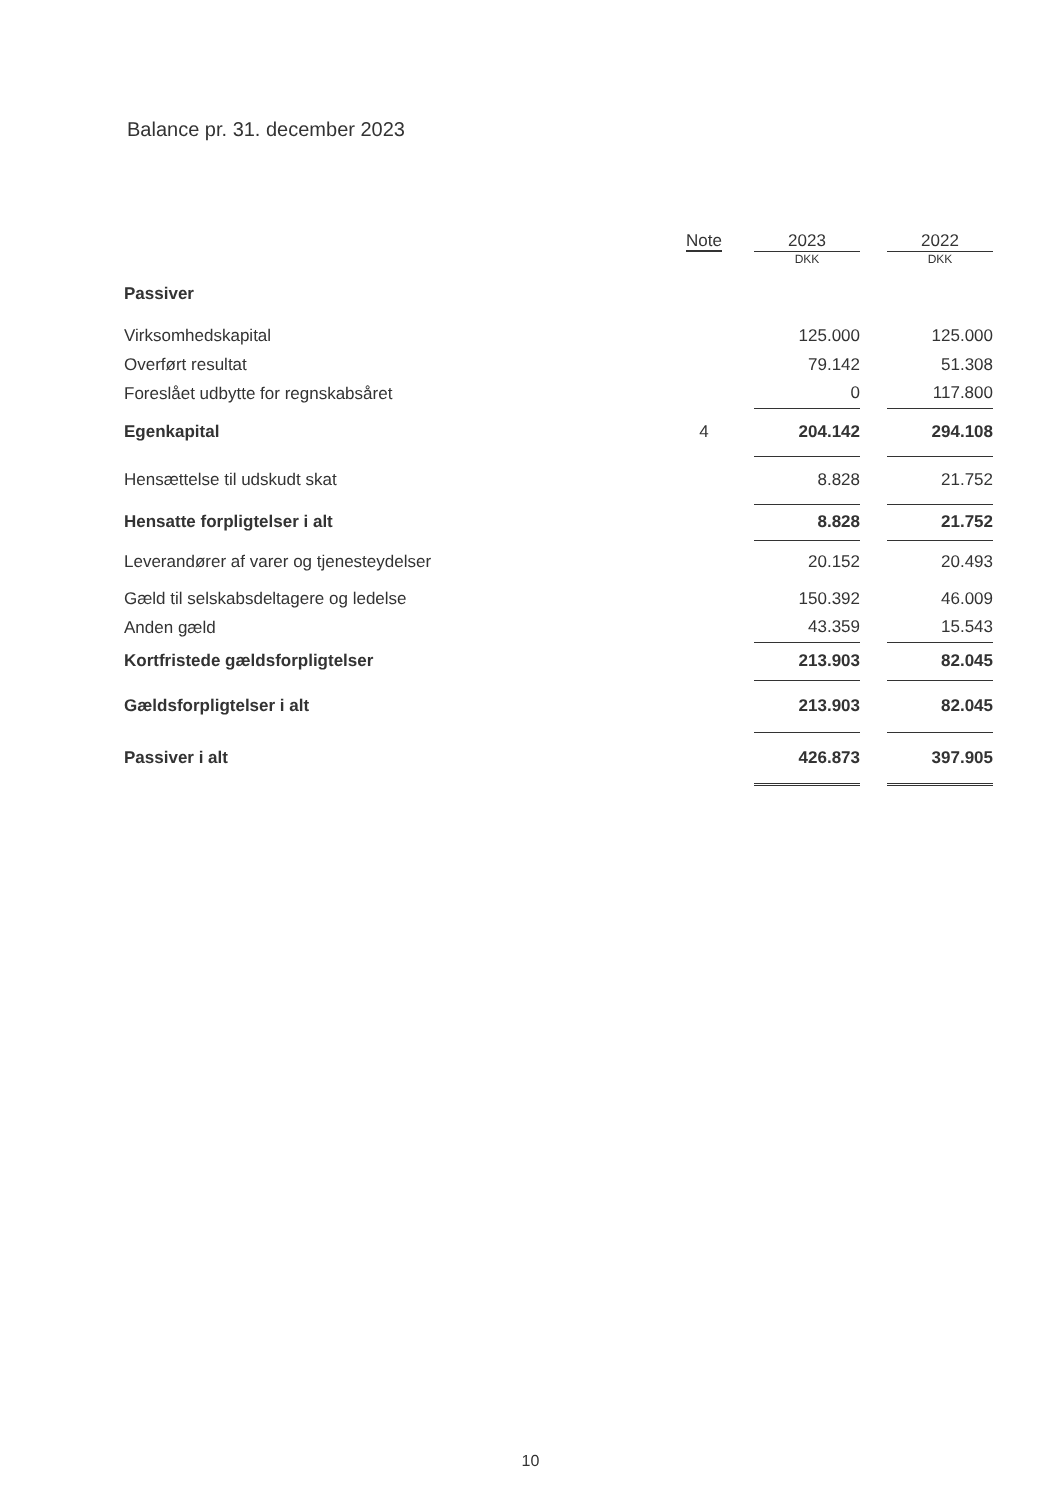Balance pr. 31. december 2023
| | Note | 2023 | | 2022 |
| | | DKK | | DKK |
| Passiver | | | | |
| Virksomhedskapital | | 125.000 | | 125.000 |
| Overført resultat | | 79.142 | | 51.308 |
| Foreslået udbytte for regnskabsåret | | 0 | | 117.800 |
| Egenkapital | 4 | 204.142 | | 294.108 |
| Hensættelse til udskudt skat | | 8.828 | | 21.752 |
| Hensatte forpligtelser i alt | | 8.828 | | 21.752 |
| Leverandører af varer og tjenesteydelser | | 20.152 | | 20.493 |
| Gæld til selskabsdeltagere og ledelse | | 150.392 | | 46.009 |
| Anden gæld | | 43.359 | | 15.543 |
| Kortfristede gældsforpligtelser | | 213.903 | | 82.045 |
| Gældsforpligtelser i alt | | 213.903 | | 82.045 |
| Passiver i alt | | 426.873 | | 397.905 |
10